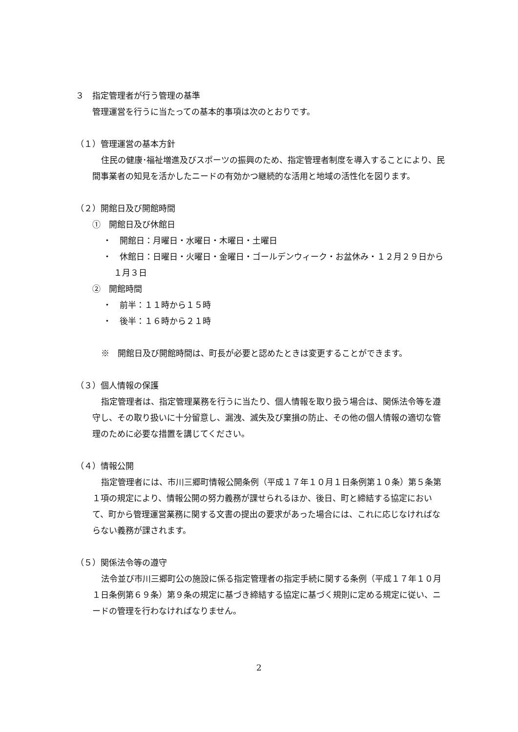３　指定管理者が行う管理の基準
管理運営を行うに当たっての基本的事項は次のとおりです。
（１）管理運営の基本方針
住民の健康･福祉増進及びスポーツの振興のため、指定管理者制度を導入することにより、民間事業者の知見を活かしたニードの有効かつ継続的な活用と地域の活性化を図ります。
（２）開館日及び開館時間
①　開館日及び休館日
・　開館日：月曜日・水曜日・木曜日・土曜日
・　休館日：日曜日・火曜日・金曜日・ゴールデンウィーク・お盆休み・１２月２９日から１月３日
②　開館時間
・　前半：１１時から１５時
・　後半：１６時から２１時
※　開館日及び開館時間は、町長が必要と認めたときは変更することができます。
（３）個人情報の保護
指定管理者は、指定管理業務を行うに当たり、個人情報を取り扱う場合は、関係法令等を遵守し、その取り扱いに十分留意し、漏洩、滅失及び棄損の防止、その他の個人情報の適切な管理のために必要な措置を講じてください。
（４）情報公開
指定管理者には、市川三郷町情報公開条例（平成１７年１０月１日条例第１０条）第５条第１項の規定により、情報公開の努力義務が課せられるほか、後日、町と締結する協定において、町から管理運営業務に関する文書の提出の要求があった場合には、これに応じなければならない義務が課されます。
（５）関係法令等の遵守
法令並び市川三郷町公の施設に係る指定管理者の指定手続に関する条例（平成１７年１０月１日条例第６９条）第９条の規定に基づき締結する協定に基づく規則に定める規定に従い、ニードの管理を行わなければなりません。
2